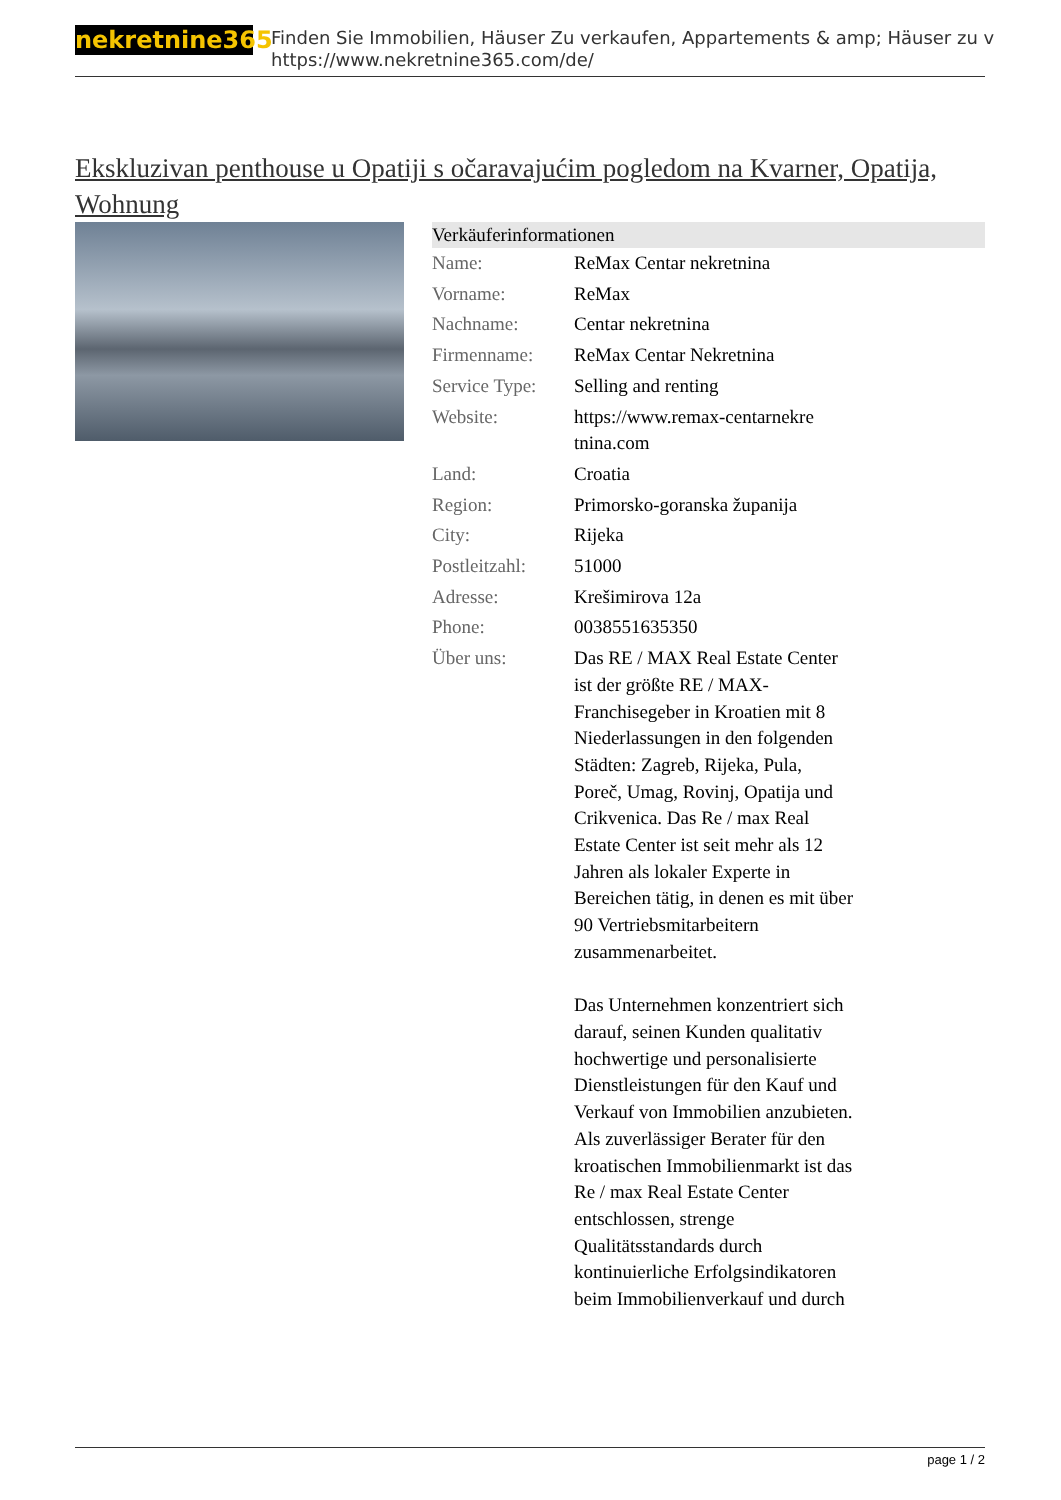nekretnine365
Finden Sie Immobilien, Häuser Zu verkaufen, Appartements & amp; Häuser zu v
https://www.nekretnine365.com/de/
Ekskluzivan penthouse u Opatiji s očaravajućim pogledom na Kvarner, Opatija, Wohnung
| Verkäuferinformationen | | |
| --- | --- | --- |
| Name: | ReMax Centar nekretnina | |
| Vorname: | ReMax | |
| Nachname: | Centar nekretnina | |
| Firmenname: | ReMax Centar Nekretnina | |
| Service Type: | Selling and renting | |
| Website: | https://www.remax-centarnekre tnina.com | |
| Land: | Croatia | |
| Region: | Primorsko-goranska županija | |
| City: | Rijeka | |
| Postleitzahl: | 51000 | |
| Adresse: | Krešimirova 12a | |
| Phone: | 0038551635350 | |
| Über uns: | Das RE / MAX Real Estate Center ist der größte RE / MAX-Franchisegeber in Kroatien mit 8 Niederlassungen in den folgenden Städten: Zagreb, Rijeka, Pula, Poreč, Umag, Rovinj, Opatija und Crikvenica. Das Re / max Real Estate Center ist seit mehr als 12 Jahren als lokaler Experte in Bereichen tätig, in denen es mit über 90 Vertriebsmitarbeitern zusammenarbeitet. Das Unternehmen konzentriert sich darauf, seinen Kunden qualitativ hochwertige und personalisierte Dienstleistungen für den Kauf und Verkauf von Immobilien anzubieten. Als zuverlässiger Berater für den kroatischen Immobilienmarkt ist das Re / max Real Estate Center entschlossen, strenge Qualitätsstandards durch kontinuierliche Erfolgsindikatoren beim Immobilienverkauf und durch | |
page 1 / 2